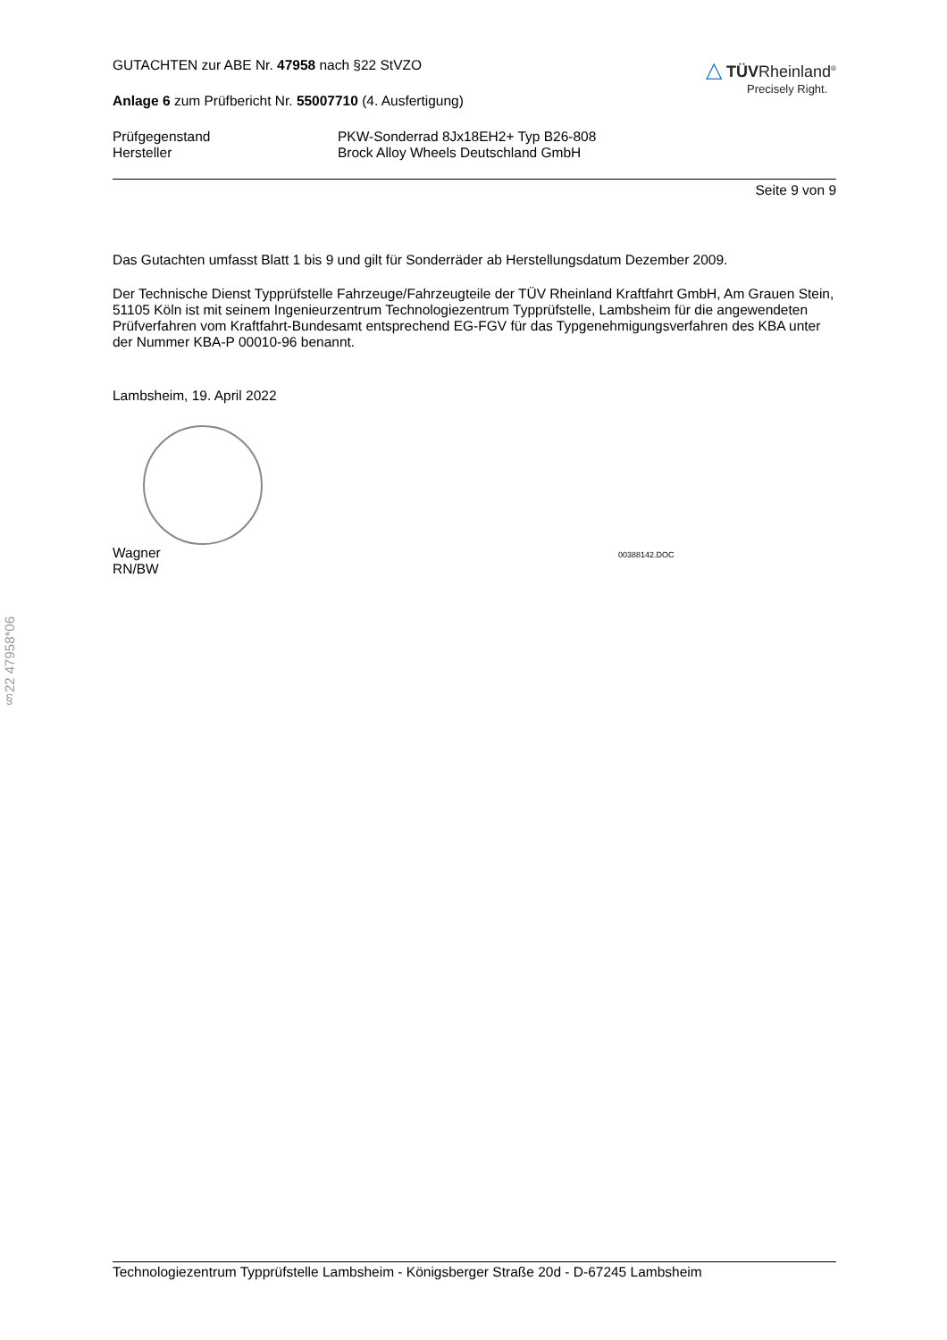△ TÜVRheinland<sup>®</sup>
Precisely Right.
GUTACHTEN zur ABE Nr. 47958 nach §22 StVZO
Anlage 6 zum Prüfbericht Nr. 55007710 (4. Ausfertigung)
Prüfgegenstand
Hersteller
PKW-Sonderrad 8Jx18EH2+ Typ B26-808
Brock Alloy Wheels Deutschland GmbH
Seite 9 von 9
Das Gutachten umfasst Blatt 1 bis 9 und gilt für Sonderräder ab Herstellungsdatum Dezember 2009.
Der Technische Dienst Typprüfstelle Fahrzeuge/Fahrzeugteile der TÜV Rheinland Kraftfahrt GmbH, Am Grauen Stein, 51105 Köln ist mit seinem Ingenieurzentrum Technologiezentrum Typprüfstelle, Lambsheim für die angewendeten Prüfverfahren vom Kraftfahrt-Bundesamt entsprechend EG-FGV für das Typgenehmigungsverfahren des KBA unter der Nummer KBA-P 00010-96 benannt.
Lambsheim, 19. April 2022
Wagner
RN/BW
00388142.DOC
§22 47958*06
Technologiezentrum Typprüfstelle Lambsheim - Königsberger Straße 20d - D-67245 Lambsheim